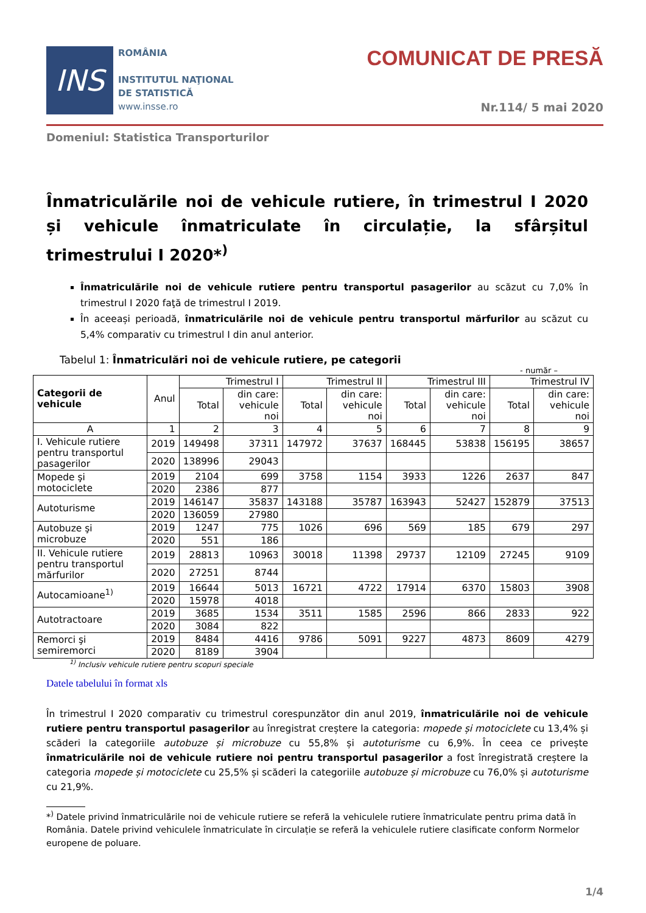INS
ROMÂNIA
INSTITUTUL NAŢIONAL
DE STATISTICĂ
www.insse.ro
COMUNICAT DE PRESĂ
Nr.114/ 5 mai 2020
Domeniul: Statistica Transporturilor
Înmatriculările noi de vehicule rutiere, în trimestrul I 2020 și vehicule înmatriculate în circulație, la sfârșitul trimestrului I 2020*<sup>)</sup>
Înmatriculările noi de vehicule rutiere pentru transportul pasagerilor au scăzut cu 7,0% în trimestrul I 2020 faţă de trimestrul I 2019.
În aceeași perioadă, înmatriculările noi de vehicule pentru transportul mărfurilor au scăzut cu 5,4% comparativ cu trimestrul I din anul anterior.
Tabelul 1: Înmatriculări noi de vehicule rutiere, pe categorii
- număr –
| Categorii de vehicule | Anul | Trimestrul I | | Trimestrul II | | Trimestrul III | | Trimestrul IV | |
| --- | --- | --- | --- | --- | --- | --- | --- | --- | --- |
| | | Total | din care: vehicule noi | Total | din care: vehicule noi | Total | din care: vehicule noi | Total | din care: vehicule noi |
| A | 1 | 2 | 3 | 4 | 5 | 6 | 7 | 8 | 9 |
| I. Vehicule rutiere pentru transportul pasagerilor | 2019 | 149498 | 37311 | 147972 | 37637 | 168445 | 53838 | 156195 | 38657 |
| | 2020 | 138996 | 29043 | | | | | | |
| Mopede şi motociclete | 2019 | 2104 | 699 | 3758 | 1154 | 3933 | 1226 | 2637 | 847 |
| | 2020 | 2386 | 877 | | | | | | |
| Autoturisme | 2019 | 146147 | 35837 | 143188 | 35787 | 163943 | 52427 | 152879 | 37513 |
| | 2020 | 136059 | 27980 | | | | | | |
| Autobuze şi microbuze | 2019 | 1247 | 775 | 1026 | 696 | 569 | 185 | 679 | 297 |
| | 2020 | 551 | 186 | | | | | | |
| II. Vehicule rutiere pentru transportul mărfurilor | 2019 | 28813 | 10963 | 30018 | 11398 | 29737 | 12109 | 27245 | 9109 |
| | 2020 | 27251 | 8744 | | | | | | |
| Autocamioane<sup>1)</sup> | 2019 | 16644 | 5013 | 16721 | 4722 | 17914 | 6370 | 15803 | 3908 |
| | 2020 | 15978 | 4018 | | | | | | |
| Autotractoare | 2019 | 3685 | 1534 | 3511 | 1585 | 2596 | 866 | 2833 | 922 |
| | 2020 | 3084 | 822 | | | | | | |
| Remorci şi semiremorci | 2019 | 8484 | 4416 | 9786 | 5091 | 9227 | 4873 | 8609 | 4279 |
| | 2020 | 8189 | 3904 | | | | | | |
<sup>1)</sup> Inclusiv vehicule rutiere pentru scopuri speciale
Datele tabelului în format xls
În trimestrul I 2020 comparativ cu trimestrul corespunzător din anul 2019, înmatriculările noi de vehicule rutiere pentru transportul pasagerilor au înregistrat creștere la categoria: mopede și motociclete cu 13,4% și scăderi la categoriile autobuze și microbuze cu 55,8% și autoturisme cu 6,9%. În ceea ce privește înmatriculările noi de vehicule rutiere noi pentru transportul pasagerilor a fost înregistrată creștere la categoria mopede și motociclete cu 25,5% și scăderi la categoriile autobuze și microbuze cu 76,0% și autoturisme cu 21,9%.
*<sup>)</sup> Datele privind înmatriculările noi de vehicule rutiere se referă la vehiculele rutiere înmatriculate pentru prima dată în România. Datele privind vehiculele înmatriculate în circulație se referă la vehiculele rutiere clasificate conform Normelor europene de poluare.
1/4